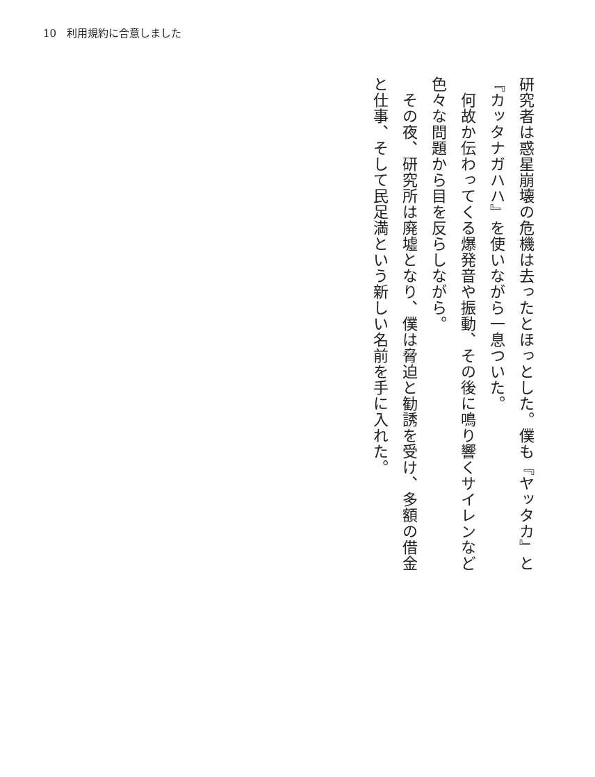10　利用規約に合意しました
研究者は惑星崩壊の危機は去ったとほっとした。僕も『ヤッタカ』と『カッタナガハハ』を使いながら一息ついた。
　何故か伝わってくる爆発音や振動、その後に鳴り響くサイレンなど色々な問題から目を反らしながら。
　その夜、研究所は廃墟となり、僕は脅迫と勧誘を受け、多額の借金と仕事、そして民足満という新しい名前を手に入れた。